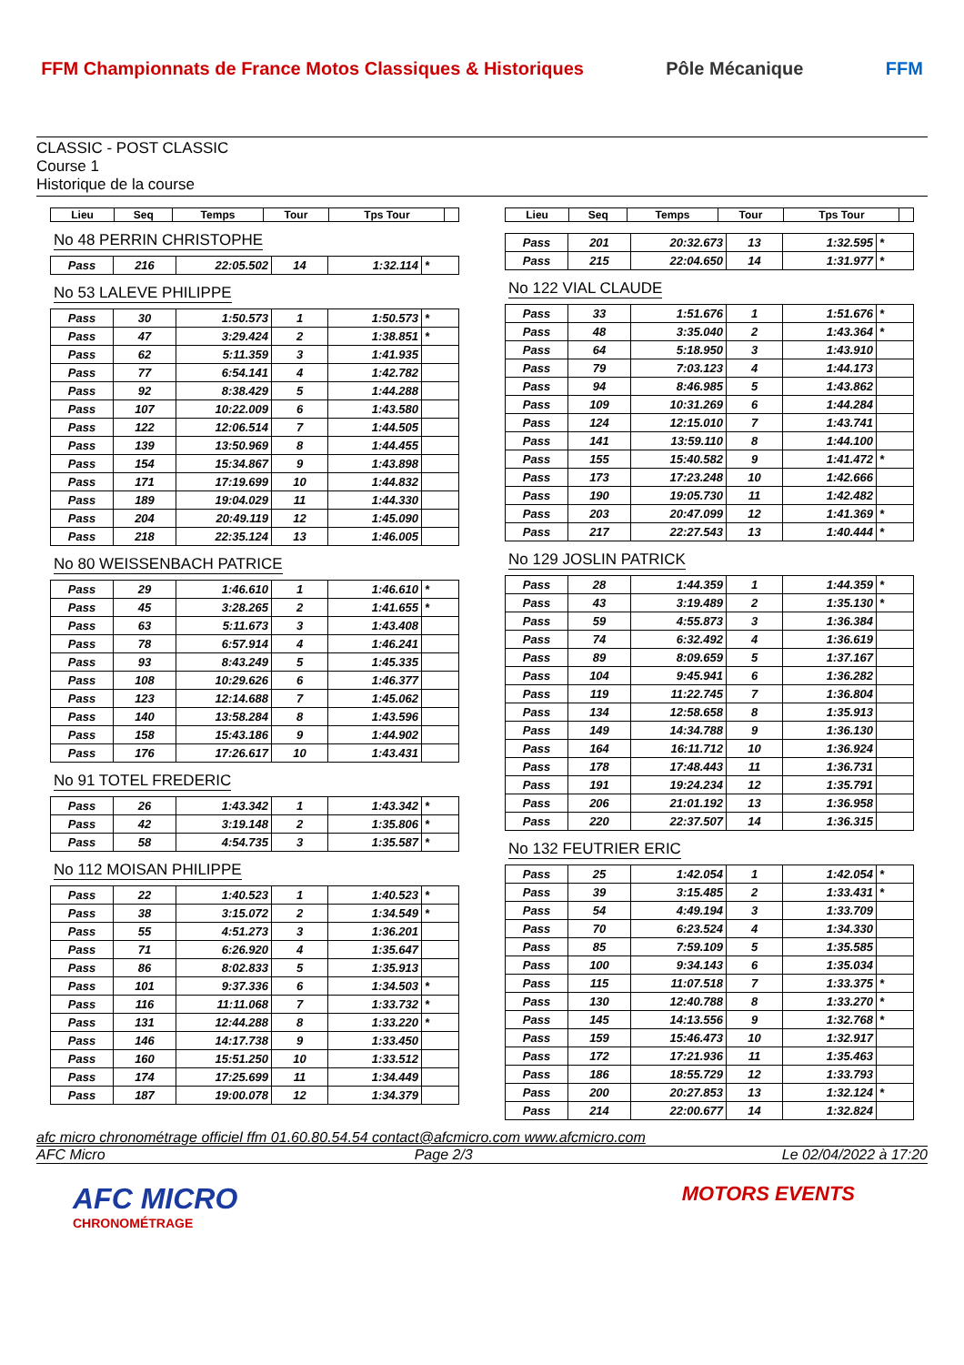FFM Championnats de France Motos Classiques & Historiques
Pôle Mécanique FFM
CLASSIC - POST CLASSIC
Course 1
Historique de la course
| Lieu | Seq | Temps | Tour | Tps Tour | |
| --- | --- | --- | --- | --- | --- |
No 48 PERRIN CHRISTOPHE
| Pass | 216 | 22:05.502 | 14 | 1:32.114 | * |
No 53 LALEVE PHILIPPE
| Pass | 30 | 1:50.573 | 1 | 1:50.573 | * |
| Pass | 47 | 3:29.424 | 2 | 1:38.851 | * |
| Pass | 62 | 5:11.359 | 3 | 1:41.935 | |
| Pass | 77 | 6:54.141 | 4 | 1:42.782 | |
| Pass | 92 | 8:38.429 | 5 | 1:44.288 | |
| Pass | 107 | 10:22.009 | 6 | 1:43.580 | |
| Pass | 122 | 12:06.514 | 7 | 1:44.505 | |
| Pass | 139 | 13:50.969 | 8 | 1:44.455 | |
| Pass | 154 | 15:34.867 | 9 | 1:43.898 | |
| Pass | 171 | 17:19.699 | 10 | 1:44.832 | |
| Pass | 189 | 19:04.029 | 11 | 1:44.330 | |
| Pass | 204 | 20:49.119 | 12 | 1:45.090 | |
| Pass | 218 | 22:35.124 | 13 | 1:46.005 | |
No 80 WEISSENBACH PATRICE
| Pass | 29 | 1:46.610 | 1 | 1:46.610 | * |
| Pass | 45 | 3:28.265 | 2 | 1:41.655 | * |
| Pass | 63 | 5:11.673 | 3 | 1:43.408 | |
| Pass | 78 | 6:57.914 | 4 | 1:46.241 | |
| Pass | 93 | 8:43.249 | 5 | 1:45.335 | |
| Pass | 108 | 10:29.626 | 6 | 1:46.377 | |
| Pass | 123 | 12:14.688 | 7 | 1:45.062 | |
| Pass | 140 | 13:58.284 | 8 | 1:43.596 | |
| Pass | 158 | 15:43.186 | 9 | 1:44.902 | |
| Pass | 176 | 17:26.617 | 10 | 1:43.431 | |
No 91 TOTEL FREDERIC
| Pass | 26 | 1:43.342 | 1 | 1:43.342 | * |
| Pass | 42 | 3:19.148 | 2 | 1:35.806 | * |
| Pass | 58 | 4:54.735 | 3 | 1:35.587 | * |
No 112 MOISAN PHILIPPE
| Pass | 22 | 1:40.523 | 1 | 1:40.523 | * |
| Pass | 38 | 3:15.072 | 2 | 1:34.549 | * |
| Pass | 55 | 4:51.273 | 3 | 1:36.201 | |
| Pass | 71 | 6:26.920 | 4 | 1:35.647 | |
| Pass | 86 | 8:02.833 | 5 | 1:35.913 | |
| Pass | 101 | 9:37.336 | 6 | 1:34.503 | * |
| Pass | 116 | 11:11.068 | 7 | 1:33.732 | * |
| Pass | 131 | 12:44.288 | 8 | 1:33.220 | * |
| Pass | 146 | 14:17.738 | 9 | 1:33.450 | |
| Pass | 160 | 15:51.250 | 10 | 1:33.512 | |
| Pass | 174 | 17:25.699 | 11 | 1:34.449 | |
| Pass | 187 | 19:00.078 | 12 | 1:34.379 | |
| Lieu | Seq | Temps | Tour | Tps Tour | |
| --- | --- | --- | --- | --- | --- |
| Pass | 201 | 20:32.673 | 13 | 1:32.595 | * |
| Pass | 215 | 22:04.650 | 14 | 1:31.977 | * |
No 122 VIAL CLAUDE
| Pass | 33 | 1:51.676 | 1 | 1:51.676 | * |
| Pass | 48 | 3:35.040 | 2 | 1:43.364 | * |
| Pass | 64 | 5:18.950 | 3 | 1:43.910 | |
| Pass | 79 | 7:03.123 | 4 | 1:44.173 | |
| Pass | 94 | 8:46.985 | 5 | 1:43.862 | |
| Pass | 109 | 10:31.269 | 6 | 1:44.284 | |
| Pass | 124 | 12:15.010 | 7 | 1:43.741 | |
| Pass | 141 | 13:59.110 | 8 | 1:44.100 | |
| Pass | 155 | 15:40.582 | 9 | 1:41.472 | * |
| Pass | 173 | 17:23.248 | 10 | 1:42.666 | |
| Pass | 190 | 19:05.730 | 11 | 1:42.482 | |
| Pass | 203 | 20:47.099 | 12 | 1:41.369 | * |
| Pass | 217 | 22:27.543 | 13 | 1:40.444 | * |
No 129 JOSLIN PATRICK
| Pass | 28 | 1:44.359 | 1 | 1:44.359 | * |
| Pass | 43 | 3:19.489 | 2 | 1:35.130 | * |
| Pass | 59 | 4:55.873 | 3 | 1:36.384 | |
| Pass | 74 | 6:32.492 | 4 | 1:36.619 | |
| Pass | 89 | 8:09.659 | 5 | 1:37.167 | |
| Pass | 104 | 9:45.941 | 6 | 1:36.282 | |
| Pass | 119 | 11:22.745 | 7 | 1:36.804 | |
| Pass | 134 | 12:58.658 | 8 | 1:35.913 | |
| Pass | 149 | 14:34.788 | 9 | 1:36.130 | |
| Pass | 164 | 16:11.712 | 10 | 1:36.924 | |
| Pass | 178 | 17:48.443 | 11 | 1:36.731 | |
| Pass | 191 | 19:24.234 | 12 | 1:35.791 | |
| Pass | 206 | 21:01.192 | 13 | 1:36.958 | |
| Pass | 220 | 22:37.507 | 14 | 1:36.315 | |
No 132 FEUTRIER ERIC
| Pass | 25 | 1:42.054 | 1 | 1:42.054 | * |
| Pass | 39 | 3:15.485 | 2 | 1:33.431 | * |
| Pass | 54 | 4:49.194 | 3 | 1:33.709 | |
| Pass | 70 | 6:23.524 | 4 | 1:34.330 | |
| Pass | 85 | 7:59.109 | 5 | 1:35.585 | |
| Pass | 100 | 9:34.143 | 6 | 1:35.034 | |
| Pass | 115 | 11:07.518 | 7 | 1:33.375 | * |
| Pass | 130 | 12:40.788 | 8 | 1:33.270 | * |
| Pass | 145 | 14:13.556 | 9 | 1:32.768 | * |
| Pass | 159 | 15:46.473 | 10 | 1:32.917 | |
| Pass | 172 | 17:21.936 | 11 | 1:35.463 | |
| Pass | 186 | 18:55.729 | 12 | 1:33.793 | |
| Pass | 200 | 20:27.853 | 13 | 1:32.124 | * |
| Pass | 214 | 22:00.677 | 14 | 1:32.824 | |
afc micro chronométrage officiel ffm 01.60.80.54.54 contact@afcmicro.com www.afcmicro.com
AFC Micro Page 2/3 Le 02/04/2022 à 17:20
AFC MICRO
CHRONOMÉTRAGE
MOTORS EVENTS